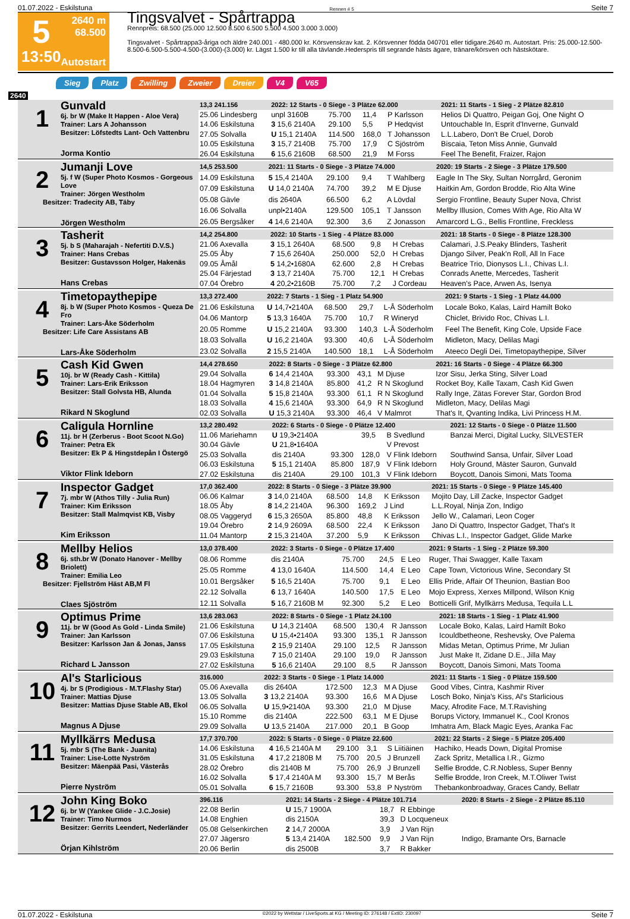01.07.2022 - Eskilstuna Rennen # 5 Seite 7
5
13:50
2640 m
68.500
Autostart
Tingsvalvet - Spårtrappa
Rennpreis: 68.500 (25.000 12.500 8.500 6.500 5.500 4.500 3.000 3.000)
Tingsvalvet - Spårtrappa3-åriga och äldre 240.001 - 480.000 kr. Körsvenskrav kat. 2. Körsvenner födda 040701 eller tidigare.2640 m. Autostart. Pris: 25.000-12.500-8.500-6.500-5.500-4.500-(3.000)-(3.000) kr. Lägst 1.500 kr till alla tävlande.Hederspris till segrande hästs ägare, tränare/körsven och hästskötare.
Sieg Platz Zwilling Zweier Dreier V4 V65
2640
| 1 Gunvald 6j. br W (Make It Happen - Aloe Vera) Trainer: Lars A Johansson Besitzer: Löfstedts Lant- Och Vattenbru Jorma Kontio | 13,3 241.156 | 2022: 12 Starts - 0 Siege - 3 Plätze 62.000 | | | | 2021: 11 Starts - 1 Sieg - 2 Plätze 82.810 |
| | 25.06 Lindesberg | unpl 3160B | 75.700 | 11,4 | P Karlsson | Helios Di Quattro, Peigan Goj, One Night O |
| | 14.06 Eskilstuna | 3 15,6 2140A | 29.100 | 5,5 | P Hedqvist | Untouchable In, Esprit d'Inverne, Gunvald |
| | 27.05 Solvalla | U 15,1 2140A | 114.500 | 168,0 | T Johansson | L.L.Labero, Don't Be Cruel, Dorob |
| | 10.05 Eskilstuna | 3 15,7 2140B | 75.700 | 17,9 | C Sjöström | Biscaia, Teton Miss Annie, Gunvald |
| | 26.04 Eskilstuna | 6 15,6 2160B | 68.500 | 21,9 | M Forss | Feel The Benefit, Fraizer, Rajon |
| 2 Jumanji Love 5j. f W (Super Photo Kosmos - Gorgeous Love Trainer: Jörgen Westholm Besitzer: Tradecity AB, Täby Jörgen Westholm | 14,5 253.500 | 2021: 11 Starts - 0 Siege - 3 Plätze 74.000 | | | | 2020: 19 Starts - 2 Siege - 3 Plätze 179.500 |
| | 14.09 Eskilstuna | 5 15,4 2140A | 29.100 | 9,4 | T Wahlberg | Eagle In The Sky, Sultan Norrgård, Geronim |
| | 07.09 Eskilstuna | U 14,0 2140A | 74.700 | 39,2 | M E Djuse | Haitkin Am, Gordon Brodde, Rio Alta Wine |
| | 05.08 Gävle | dis 2640A | 66.500 | 6,2 | A Lövdal | Sergio Frontline, Beauty Super Nova, Christ |
| | 16.06 Solvalla | unpl•2140A | 129.500 | 105,1 | T Jansson | Mellby Illusion, Comes With Age, Rio Alta W |
| | 26.05 Bergsåker | 4 14,6 2140A | 92.300 | 3,6 | Z Jonasson | Amarcord L.G., Bellis Frontline, Freckless |
| 3 Tasherit 5j. b S (Maharajah - Nefertiti D.V.S.) Trainer: Hans Crebas Besitzer: Gustavsson Holger, Hakenäs Hans Crebas | 14,2 254.800 | 2022: 10 Starts - 1 Sieg - 4 Plätze 83.000 | | | | 2021: 18 Starts - 0 Siege - 8 Plätze 128.300 |
| | 21.06 Axevalla | 3 15,1 2640A | 68.500 | 9,8 | H Crebas | Calamari, J.S.Peaky Blinders, Tasherit |
| | 25.05 Åby | 7 15,6 2640A | 250.000 | 52,0 | H Crebas | Django Silver, Peak'n Roll, All In Face |
| | 09.05 Åmål | 5 14,2•1680A | 62.600 | 2,8 | H Crebas | Beatrice Trio, Dionysos L.I., Chivas L.I. |
| | 25.04 Färjestad | 3 13,7 2140A | 75.700 | 12,1 | H Crebas | Conrads Anette, Mercedes, Tasherit |
| | 07.04 Örebro | 4 20,2•2160B | 75.700 | 7,2 | J Cordeau | Heaven's Pace, Arwen As, Isenya |
| 4 Timetopaythepipe 8j. b W (Super Photo Kosmos - Queza De Fro Trainer: Lars-Åke Söderholm Besitzer: Life Care Assistans AB Lars-Åke Söderholm | 13,3 272.400 | 2022: 7 Starts - 1 Sieg - 1 Platz 54.900 | | | | 2021: 9 Starts - 1 Sieg - 1 Platz 44.000 |
| | 21.06 Eskilstuna | U 14,7•2140A | 68.500 | 29,7 | L-Å Söderholm | Locale Boko, Kalas, Laird Hamilt Boko |
| | 04.06 Mantorp | 5 13,3 1640A | 75.700 | 10,7 | R Wineryd | Chiclet, Brivido Roc, Chivas L.I. |
| | 20.05 Romme | U 15,2 2140A | 93.300 | 140,3 | L-Å Söderholm | Feel The Benefit, King Cole, Upside Face |
| | 18.03 Solvalla | U 16,2 2140A | 93.300 | 40,6 | L-Å Söderholm | Midleton, Macy, Delilas Magi |
| | 23.02 Solvalla | 2 15,5 2140A | 140.500 | 18,1 | L-Å Söderholm | Ateeco Degli Dei, Timetopaythepipe, Silver |
| 5 Cash Kid Gwen 10j. br W (Ready Cash - Kittila) Trainer: Lars-Erik Eriksson Besitzer: Stall Golvsta HB, Alunda Rikard N Skoglund | 14,4 278.650 | 2022: 8 Starts - 0 Siege - 3 Plätze 62.800 | | | | 2021: 16 Starts - 0 Siege - 4 Plätze 66.300 |
| | 29.04 Solvalla | 6 14,4 2140A | 93.300 | 43,1 | M Djuse | Izor Sisu, Jerka Sting, Silver Load |
| | 18.04 Hagmyren | 3 14,8 2140A | 85.800 | 41,2 | R N Skoglund | Rocket Boy, Kalle Taxam, Cash Kid Gwen |
| | 01.04 Solvalla | 5 15,8 2140A | 93.300 | 61,1 | R N Skoglund | Rally Inge, Zätas Forever Star, Gordon Brod |
| | 18.03 Solvalla | 4 15,6 2140A | 93.300 | 64,9 | R N Skoglund | Midleton, Macy, Delilas Magi |
| | 02.03 Solvalla | U 15,3 2140A | 93.300 | 46,4 | V Malmrot | That's It, Qvanting Indika, Livi Princess H.M. |
| 6 Caligula Hornline 11j. br H (Zerberus - Boot Scoot N.Go) Trainer: Petra Ek Besitzer: Ek P & Hingstdepån I Östergö Viktor Flink Ideborn | 13,2 280.492 | 2022: 6 Starts - 0 Siege - 0 Plätze 12.400 | | | | 2021: 12 Starts - 0 Siege - 0 Plätze 11.500 |
| | 11.06 Mariehamn | U 19,3•2140A | | 39,5 | B Svedlund | Banzai Merci, Digital Lucky, SILVESTER |
| | 30.04 Gävle | U 21,8•1640A | | | V Prevost | |
| | 25.03 Solvalla | dis 2140A | 93.300 | 128,0 | V Flink Ideborn | Southwind Sansa, Unfair, Silver Load |
| | 06.03 Eskilstuna | 5 15,1 2140A | 85.800 | 187,9 | V Flink Ideborn | Holy Ground, Mäster Sauron, Gunvald |
| | 27.02 Eskilstuna | dis 2140A | 29.100 | 101,3 | V Flink Ideborn | Boycott, Danois Simoni, Mats Tooma |
| 7 Inspector Gadget 7j. mbr W (Athos Tilly - Julia Run) Trainer: Kim Eriksson Besitzer: Stall Malmqvist KB, Visby Kim Eriksson | 17,0 362.400 | 2022: 8 Starts - 0 Siege - 3 Plätze 39.900 | | | | 2021: 15 Starts - 0 Siege - 9 Plätze 145.400 |
| | 06.06 Kalmar | 3 14,0 2140A | 68.500 | 14,8 | K Eriksson | Mojito Day, Lill Zacke, Inspector Gadget |
| | 18.05 Åby | 8 14,2 2140A | 96.300 | 169,2 | J Lind | L.L.Royal, Ninja Zon, Indigo |
| | 08.05 Vaggeryd | 6 15,3 2650A | 85.800 | 48,8 | K Eriksson | Jello W., Calamari, Leon Coger |
| | 19.04 Örebro | 2 14,9 2609A | 68.500 | 22,4 | K Eriksson | Jano Di Quattro, Inspector Gadget, That's It |
| | 11.04 Mantorp | 2 15,3 2140A | 37.200 | 5,9 | K Eriksson | Chivas L.I., Inspector Gadget, Glide Marke |
| 8 Mellby Helios 6j. sth.br W (Donato Hanover - Mellby Briolett) Trainer: Emilia Leo Besitzer: Fjellström Häst AB,M Fl Claes Sjöström | 13,0 378.400 | 2022: 3 Starts - 0 Siege - 0 Plätze 17.400 | | | | 2021: 9 Starts - 1 Sieg - 2 Plätze 59.300 |
| | 08.06 Romme | dis 2140A | 75.700 | 24,5 | E Leo | Ruger, Thai Swagger, Kalle Taxam |
| | 25.05 Romme | 4 13,0 1640A | 114.500 | 14,4 | E Leo | Cape Town, Victorious Wine, Secondary St |
| | 10.01 Bergsåker | 5 16,5 2140A | 75.700 | 9,1 | E Leo | Ellis Pride, Affair Of Theunion, Bastian Boo |
| | 22.12 Solvalla | 6 13,7 1640A | 140.500 | 17,5 | E Leo | Mojo Express, Xerxes Millpond, Wilson Knig |
| | 12.11 Solvalla | 5 16,7 2160B M | 92.300 | 5,2 | E Leo | Botticelli Grif, Myllkärrs Medusa, Tequila L.L |
| 9 Optimus Prime 11j. br W (Good As Gold - Linda Smile) Trainer: Jan Karlsson Besitzer: Karlsson Jan & Jonas, Janss Richard L Jansson | 13,6 283.063 | 2022: 8 Starts - 0 Siege - 1 Platz 24.100 | | | | 2021: 18 Starts - 1 Sieg - 1 Platz 41.900 |
| | 21.06 Eskilstuna | U 14,3 2140A | 68.500 | 130,4 | R Jansson | Locale Boko, Kalas, Laird Hamilt Boko |
| | 07.06 Eskilstuna | U 15,4•2140A | 93.300 | 135,1 | R Jansson | Icouldbetheone, Reshevsky, Ove Palema |
| | 17.05 Eskilstuna | 2 15,9 2140A | 29.100 | 12,5 | R Jansson | Midas Metan, Optimus Prime, Mr Julian |
| | 29.03 Eskilstuna | 7 15,0 2140A | 29.100 | 19,0 | R Jansson | Just Make It, Zidane D.E., Jilla May |
| | 27.02 Eskilstuna | 5 16,6 2140A | 29.100 | 8,5 | R Jansson | Boycott, Danois Simoni, Mats Tooma |
| 10 Al's Starlicious 4j. br S (Prodigious - M.T.Flashy Star) Trainer: Mattias Djuse Besitzer: Mattias Djuse Stable AB, Ekol Magnus A Djuse | 316.000 | 2022: 3 Starts - 0 Siege - 1 Platz 14.000 | | | | 2021: 11 Starts - 1 Sieg - 0 Plätze 159.500 |
| | 05.06 Axevalla | dis 2640A | 172.500 | 12,3 | M A Djuse | Good Vibes, Cintra, Kashmir River |
| | 13.05 Solvalla | 3 13,2 2140A | 93.300 | 16,6 | M A Djuse | Losch Boko, Ninja's Kiss, Al's Starlicious |
| | 06.05 Solvalla | U 15,9•2140A | 93.300 | 21,0 | M Djuse | Macy, Afrodite Face, M.T.Ravishing |
| | 15.10 Romme | dis 2140A | 222.500 | 63,1 | M E Djuse | Borups Victory, Immanuel K., Cool Kronos |
| | 29.09 Solvalla | U 13,5 2140A | 217.000 | 20,1 | B Goop | Imhatra Am, Black Magic Eyes, Aranka Fac |
| 11 Myllkärrs Medusa 5j. mbr S (The Bank - Juanita) Trainer: Lise-Lotte Nyström Besitzer: Mäenpää Pasi, Västerås Pierre Nyström | 17,7 370.700 | 2022: 5 Starts - 0 Siege - 0 Plätze 22.600 | | | | 2021: 22 Starts - 2 Siege - 5 Plätze 205.400 |
| | 14.06 Eskilstuna | 4 16,5 2140A M | 29.100 | 3,1 | S Liitiäinen | Hachiko, Heads Down, Digital Promise |
| | 31.05 Eskilstuna | 4 17,2 2180B M | 75.700 | 20,5 | J Brunzell | Zack Spritz, Metallica I.R., Gizmo |
| | 28.02 Örebro | dis 2140B M | 75.700 | 26,9 | J Brunzell | Selfie Brodde, C.R.Nobless, Super Benny |
| | 16.02 Solvalla | 5 17,4 2140A M | 93.300 | 15,7 | M Berås | Selfie Brodde, Iron Creek, M.T.Oliwer Twist |
| | 05.01 Solvalla | 6 15,7 2160B | 93.300 | 53,8 | P Nyström | Thebankonbroadway, Graces Candy, Bellatr |
| 12 John King Boko 6j. br W (Yankee Glide - J.C.Josie) Trainer: Timo Nurmos Besitzer: Gerrits Leendert, Nederländer Örjan Kihlström | 396.116 | 2021: 14 Starts - 2 Siege - 4 Plätze 101.714 | | | | 2020: 8 Starts - 2 Siege - 2 Plätze 85.110 |
| | 22.08 Berlin | U 15,7 1900A | | 18,7 | R Ebbinge | |
| | 14.08 Enghien | dis 2150A | | 39,3 | D Locqueneux | |
| | 05.08 Gelsenkirchen | 2 14,7 2000A | | 3,9 | J Van Rijn | |
| | 27.07 Jägersro | 5 13,4 2140A | 182.500 | 9,9 | J Van Rijn | Indigo, Bramante Ors, Barnacle |
| | 20.06 Berlin | dis 2500B | | 3,7 | R Bakker | |
01.07.2022 - Eskilstuna ©2022 by Wettstar / LiveSports.at KG / Meeting ID: 276148 / ExtID: 230097 Seite 7